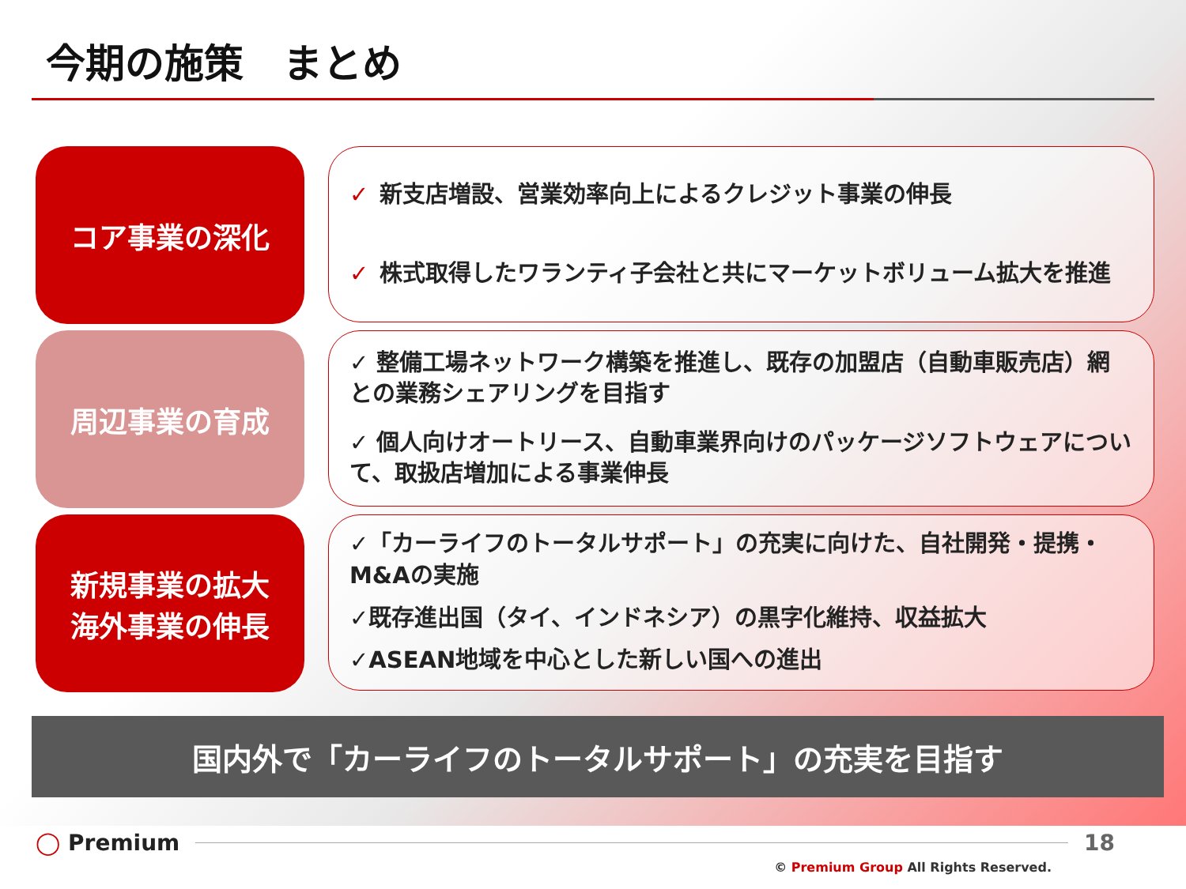今期の施策　まとめ
コア事業の深化
✓ 新支店増設、営業効率向上によるクレジット事業の伸長
✓ 株式取得したワランティ子会社と共にマーケットボリューム拡大を推進
周辺事業の育成
✓ 整備工場ネットワーク構築を推進し、既存の加盟店（自動車販売店）網との業務シェアリングを目指す
✓ 個人向けオートリース、自動車業界向けのパッケージソフトウェアについて、取扱店増加による事業伸長
新規事業の拡大
海外事業の伸長
✓「カーライフのトータルサポート」の充実に向けた、自社開発・提携・M&Aの実施
✓既存進出国（タイ、インドネシア）の黒字化維持、収益拡大
✓ASEAN地域を中心とした新しい国への進出
国内外で「カーライフのトータルサポート」の充実を目指す
◯ Premium 18
© Premium Group All Rights Reserved.